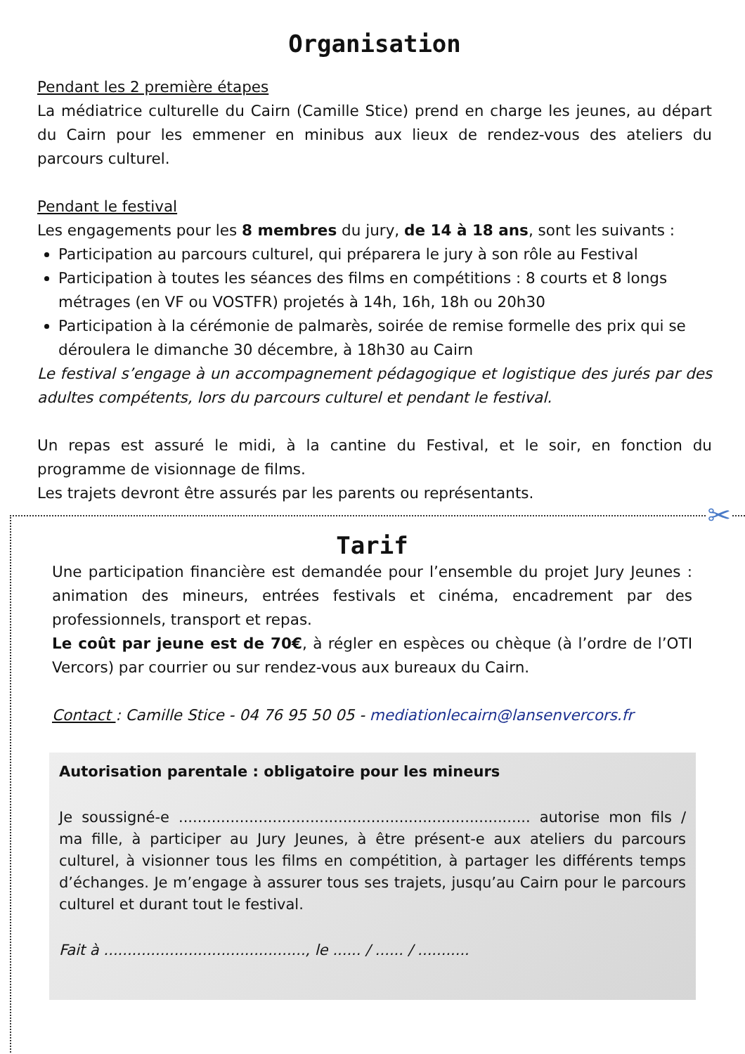Organisation
Pendant les 2 première étapes
La médiatrice culturelle du Cairn (Camille Stice) prend en charge les jeunes, au départ du Cairn pour les emmener en minibus aux lieux de rendez-vous des ateliers du parcours culturel.
Pendant le festival
Les engagements pour les 8 membres du jury, de 14 à 18 ans, sont les suivants :
Participation au parcours culturel, qui préparera le jury à son rôle au Festival
Participation à toutes les séances des films en compétitions : 8 courts et 8 longs métrages (en VF ou VOSTFR) projetés à 14h, 16h, 18h ou 20h30
Participation à la cérémonie de palmarès, soirée de remise formelle des prix qui se déroulera le dimanche 30 décembre, à 18h30 au Cairn
Le festival s’engage à un accompagnement pédagogique et logistique des jurés par des adultes compétents, lors du parcours culturel et pendant le festival.
Un repas est assuré le midi, à la cantine du Festival, et le soir, en fonction du programme de visionnage de films.
Les trajets devront être assurés par les parents ou représentants.
✂
Tarif
Une participation financière est demandée pour l’ensemble du projet Jury Jeunes : animation des mineurs, entrées festivals et cinéma, encadrement par des professionnels, transport et repas.
Le coût par jeune est de 70€, à régler en espèces ou chèque (à l’ordre de l’OTI Vercors) par courrier ou sur rendez-vous aux bureaux du Cairn.
Contact : Camille Stice - 04 76 95 50 05 - mediationlecairn@lansenvercors.fr
Autorisation parentale : obligatoire pour les mineurs
Je soussigné-e ........................................................................... autorise mon fils / ma fille, à participer au Jury Jeunes, à être présent-e aux ateliers du parcours culturel, à visionner tous les films en compétition, à partager les différents temps d’échanges. Je m’engage à assurer tous ses trajets, jusqu’au Cairn pour le parcours culturel et durant tout le festival.
Fait à ..........................................., le ...... / ...... / ...........